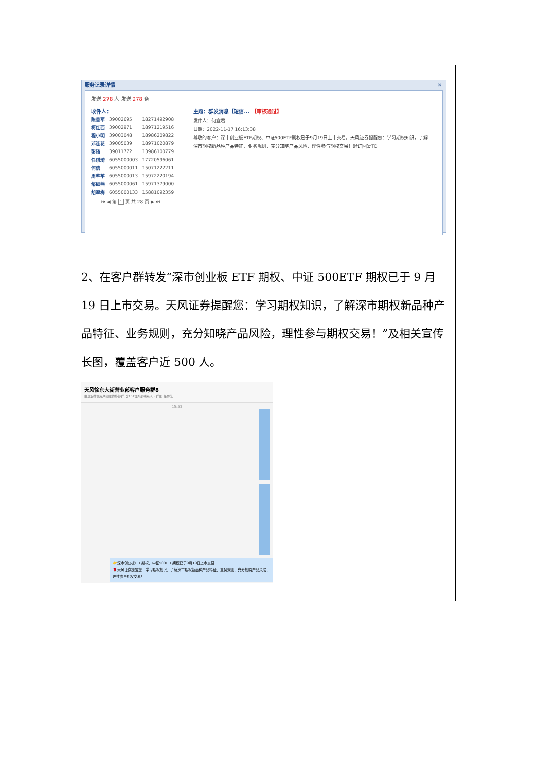服务记录详情 ✕
发送 278 人 发送 278 条
收件人：
| 陈善军 | 39002695 | 18271492908 |
| 柯红西 | 39002971 | 18971219516 |
| 程小明 | 39003048 | 18986209822 |
| 邓连花 | 39005039 | 18971020879 |
| 彭琦 | 39011772 | 13986100779 |
| 任琪琦 | 6055000003 | 17720596061 |
| 何信 | 6055000011 | 15071222211 |
| 周芊芊 | 6055000013 | 15972220194 |
| 邹细燕 | 6055000061 | 15971379000 |
| 胡翠梅 | 6055000133 | 15881092359 |
⏮ ◀ 第 1 页 共 28 页 ▶ ⏭
主题：群发消息【短信... 【审核通过】
发件人：何宣君
日期：2022-11-17 16:13:38
尊敬的客户：深市创业板ETF期权、中证500ETF期权已于9月19日上市交易。天风证券提醒您：学习期权知识，了解深市期权新品种产品特征、业务规则，充分知晓产品风险，理性参与期权交易！退订回复TD
2、在客户群转发“深市创业板 ETF 期权、中证 500ETF 期权已于 9 月 19 日上市交易。天风证券提醒您：学习期权知识，了解深市期权新品种产品特征、业务规则，充分知晓产品风险，理性参与期权交易！”及相关宣传长图，覆盖客户近 500 人。
天风徐东大街营业部客户服务群8
由企业微信用户创建的外部群, 含101位外部联系人 · 群主: 任娇芝
15:53
👉深市创业板ETF期权、中证500ETF期权已于9月19日上市交易
🌹天风证券提醒您：学习期权知识，了解深市期权新品种产品特征、业务规则，充分知晓产品风险，理性参与期权交易！